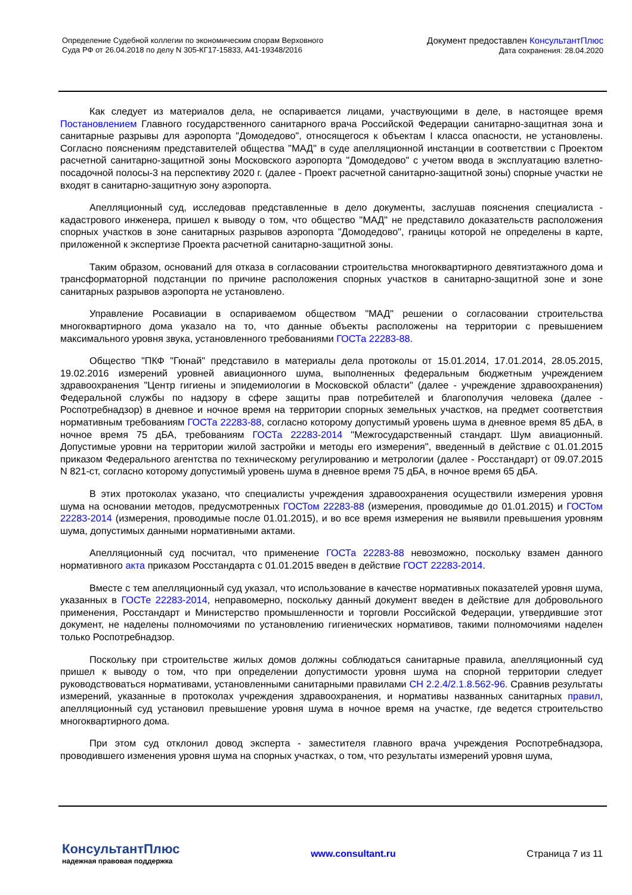Определение Судебной коллегии по экономическим спорам Верховного
Суда РФ от 26.04.2018 по делу N 305-КГ17-15833, А41-19348/2016
Документ предоставлен КонсультантПлюс
Дата сохранения: 28.04.2020
Как следует из материалов дела, не оспаривается лицами, участвующими в деле, в настоящее время Постановлением Главного государственного санитарного врача Российской Федерации санитарно-защитная зона и санитарные разрывы для аэропорта "Домодедово", относящегося к объектам I класса опасности, не установлены. Согласно пояснениям представителей общества "МАД" в суде апелляционной инстанции в соответствии с Проектом расчетной санитарно-защитной зоны Московского аэропорта "Домодедово" с учетом ввода в эксплуатацию взлетно-посадочной полосы-3 на перспективу 2020 г. (далее - Проект расчетной санитарно-защитной зоны) спорные участки не входят в санитарно-защитную зону аэропорта.
Апелляционный суд, исследовав представленные в дело документы, заслушав пояснения специалиста - кадастрового инженера, пришел к выводу о том, что общество "МАД" не представило доказательств расположения спорных участков в зоне санитарных разрывов аэропорта "Домодедово", границы которой не определены в карте, приложенной к экспертизе Проекта расчетной санитарно-защитной зоны.
Таким образом, оснований для отказа в согласовании строительства многоквартирного девятиэтажного дома и трансформаторной подстанции по причине расположения спорных участков в санитарно-защитной зоне и зоне санитарных разрывов аэропорта не установлено.
Управление Росавиации в оспариваемом обществом "МАД" решении о согласовании строительства многоквартирного дома указало на то, что данные объекты расположены на территории с превышением максимального уровня звука, установленного требованиями ГОСТа 22283-88.
Общество "ПКФ "Гюнай" представило в материалы дела протоколы от 15.01.2014, 17.01.2014, 28.05.2015, 19.02.2016 измерений уровней авиационного шума, выполненных федеральным бюджетным учреждением здравоохранения "Центр гигиены и эпидемиологии в Московской области" (далее - учреждение здравоохранения) Федеральной службы по надзору в сфере защиты прав потребителей и благополучия человека (далее - Роспотребнадзор) в дневное и ночное время на территории спорных земельных участков, на предмет соответствия нормативным требованиям ГОСТа 22283-88, согласно которому допустимый уровень шума в дневное время 85 дБА, в ночное время 75 дБА, требованиям ГОСТа 22283-2014 "Межгосударственный стандарт. Шум авиационный. Допустимые уровни на территории жилой застройки и методы его измерения", введенный в действие с 01.01.2015 приказом Федерального агентства по техническому регулированию и метрологии (далее - Росстандарт) от 09.07.2015 N 821-ст, согласно которому допустимый уровень шума в дневное время 75 дБА, в ночное время 65 дБА.
В этих протоколах указано, что специалисты учреждения здравоохранения осуществили измерения уровня шума на основании методов, предусмотренных ГОСТом 22283-88 (измерения, проводимые до 01.01.2015) и ГОСТом 22283-2014 (измерения, проводимые после 01.01.2015), и во все время измерения не выявили превышения уровням шума, допустимых данными нормативными актами.
Апелляционный суд посчитал, что применение ГОСТа 22283-88 невозможно, поскольку взамен данного нормативного акта приказом Росстандарта с 01.01.2015 введен в действие ГОСТ 22283-2014.
Вместе с тем апелляционный суд указал, что использование в качестве нормативных показателей уровня шума, указанных в ГОСТе 22283-2014, неправомерно, поскольку данный документ введен в действие для добровольного применения, Росстандарт и Министерство промышленности и торговли Российской Федерации, утвердившие этот документ, не наделены полномочиями по установлению гигиенических нормативов, такими полномочиями наделен только Роспотребнадзор.
Поскольку при строительстве жилых домов должны соблюдаться санитарные правила, апелляционный суд пришел к выводу о том, что при определении допустимости уровня шума на спорной территории следует руководствоваться нормативами, установленными санитарными правилами СН 2.2.4/2.1.8.562-96. Сравнив результаты измерений, указанные в протоколах учреждения здравоохранения, и нормативы названных санитарных правил, апелляционный суд установил превышение уровня шума в ночное время на участке, где ведется строительство многоквартирного дома.
При этом суд отклонил довод эксперта - заместителя главного врача учреждения Роспотребнадзора, проводившего изменения уровня шума на спорных участках, о том, что результаты измерений уровня шума,
КонсультантПлюс
надежная правовая поддержка
www.consultant.ru Страница 7 из 11